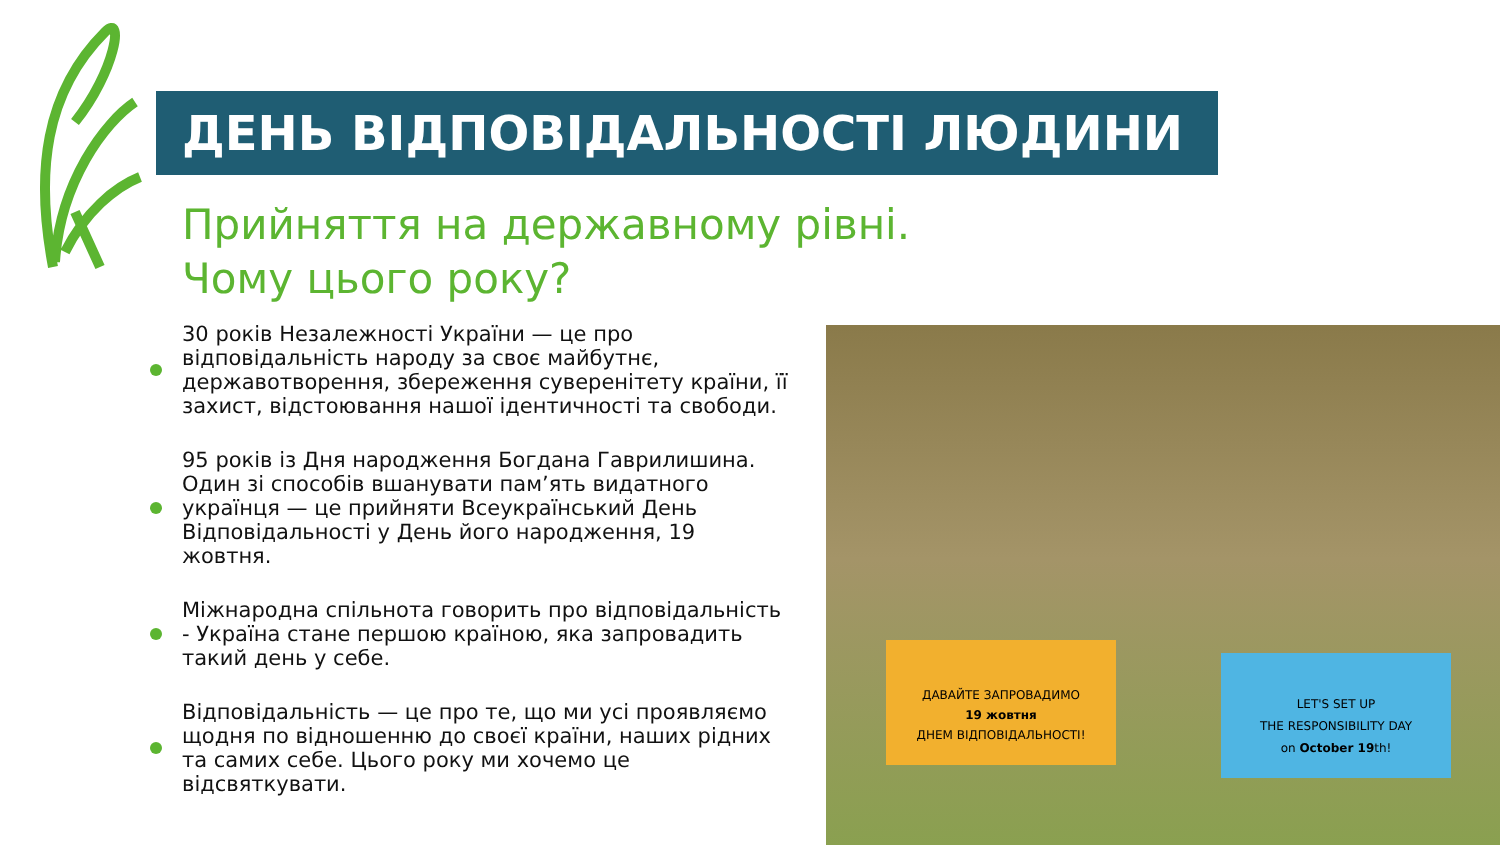ДЕНЬ ВІДПОВІДАЛЬНОСТІ ЛЮДИНИ
Прийняття на державному рівні.
Чому цього року?
30 років Незалежності України — це про відповідальність народу за своє майбутнє, державотворення, збереження суверенітету країни, її захист, відстоювання нашої ідентичності та свободи.
95 років із Дня народження Богдана Гаврилишина. Один зі способів вшанувати пам’ять видатного українця — це прийняти Всеукраїнський День Відповідальності у День його народження, 19 жовтня.
Міжнародна спільнота говорить про відповідальність - Україна стане першою країною, яка запровадить такий день у себе.
Відповідальність — це про те, що ми усі проявляємо щодня по відношенню до своєї країни, наших рідних та самих себе. Цього року ми хочемо це відсвяткувати.
ДАВАЙТЕ ЗАПРОВАДИМО
19 жовтня
ДНЕМ ВІДПОВІДАЛЬНОСТІ!
LET'S SET UP
THE RESPONSIBILITY DAY
on October 19th!